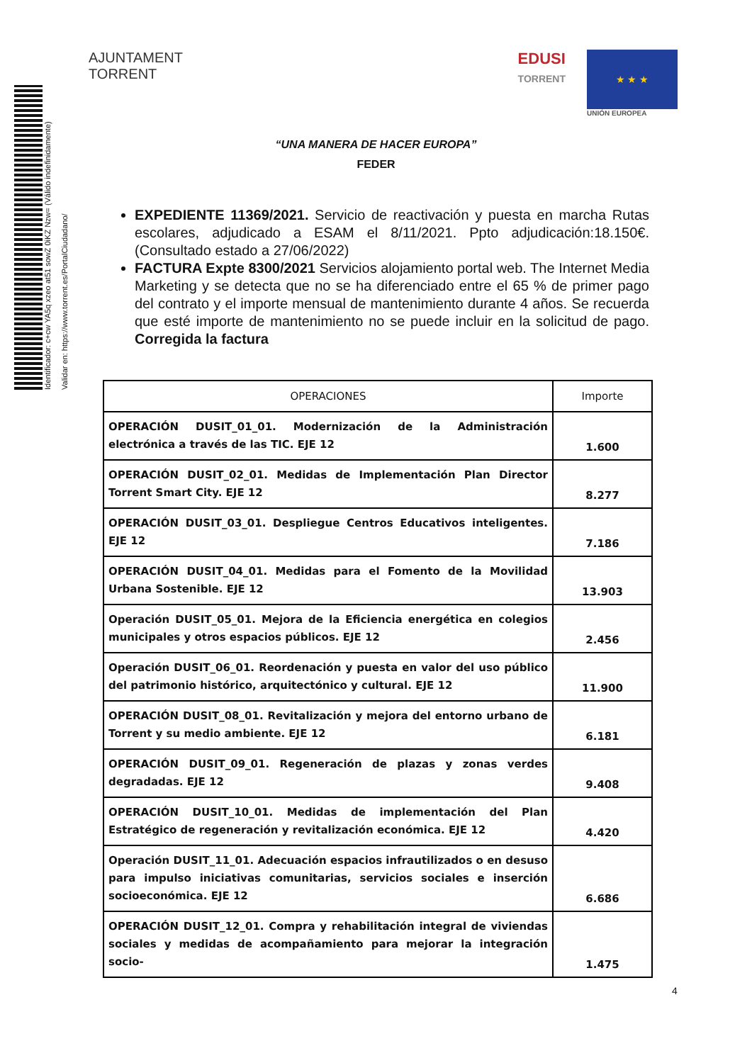Identificador: c+cw YA5q xzeo at51 sowZ 0iKZ Nzw= (Válido indefinidamente)
Validar en: https://www.torrent.es/PortalCiudadano/
AJUNTAMENT
TORRENT
EDUSI
TORRENT
★ ★ ★
UNIÓN EUROPEA
“UNA MANERA DE HACER EUROPA”
FEDER
EXPEDIENTE 11369/2021. Servicio de reactivación y puesta en marcha Rutas escolares, adjudicado a ESAM el 8/11/2021. Ppto adjudicación:18.150€. (Consultado estado a 27/06/2022)
FACTURA Expte 8300/2021 Servicios alojamiento portal web. The Internet Media Marketing y se detecta que no se ha diferenciado entre el 65 % de primer pago del contrato y el importe mensual de mantenimiento durante 4 años. Se recuerda que esté importe de mantenimiento no se puede incluir en la solicitud de pago. Corregida la factura
| OPERACIONES | Importe |
| --- | --- |
| OPERACIÓN DUSIT_01_01. Modernización de la Administración electrónica a través de las TIC. EJE 12 | 1.600 |
| OPERACIÓN DUSIT_02_01. Medidas de Implementación Plan Director Torrent Smart City. EJE 12 | 8.277 |
| OPERACIÓN DUSIT_03_01. Despliegue Centros Educativos inteligentes. EJE 12 | 7.186 |
| OPERACIÓN DUSIT_04_01. Medidas para el Fomento de la Movilidad Urbana Sostenible. EJE 12 | 13.903 |
| Operación DUSIT_05_01. Mejora de la Eficiencia energética en colegios municipales y otros espacios públicos. EJE 12 | 2.456 |
| Operación DUSIT_06_01. Reordenación y puesta en valor del uso público del patrimonio histórico, arquitectónico y cultural. EJE 12 | 11.900 |
| OPERACIÓN DUSIT_08_01. Revitalización y mejora del entorno urbano de Torrent y su medio ambiente. EJE 12 | 6.181 |
| OPERACIÓN DUSIT_09_01. Regeneración de plazas y zonas verdes degradadas. EJE 12 | 9.408 |
| OPERACIÓN DUSIT_10_01. Medidas de implementación del Plan Estratégico de regeneración y revitalización económica. EJE 12 | 4.420 |
| Operación DUSIT_11_01. Adecuación espacios infrautilizados o en desuso para impulso iniciativas comunitarias, servicios sociales e inserción socioeconómica. EJE 12 | 6.686 |
| OPERACIÓN DUSIT_12_01. Compra y rehabilitación integral de viviendas sociales y medidas de acompañamiento para mejorar la integración socio- | 1.475 |
4